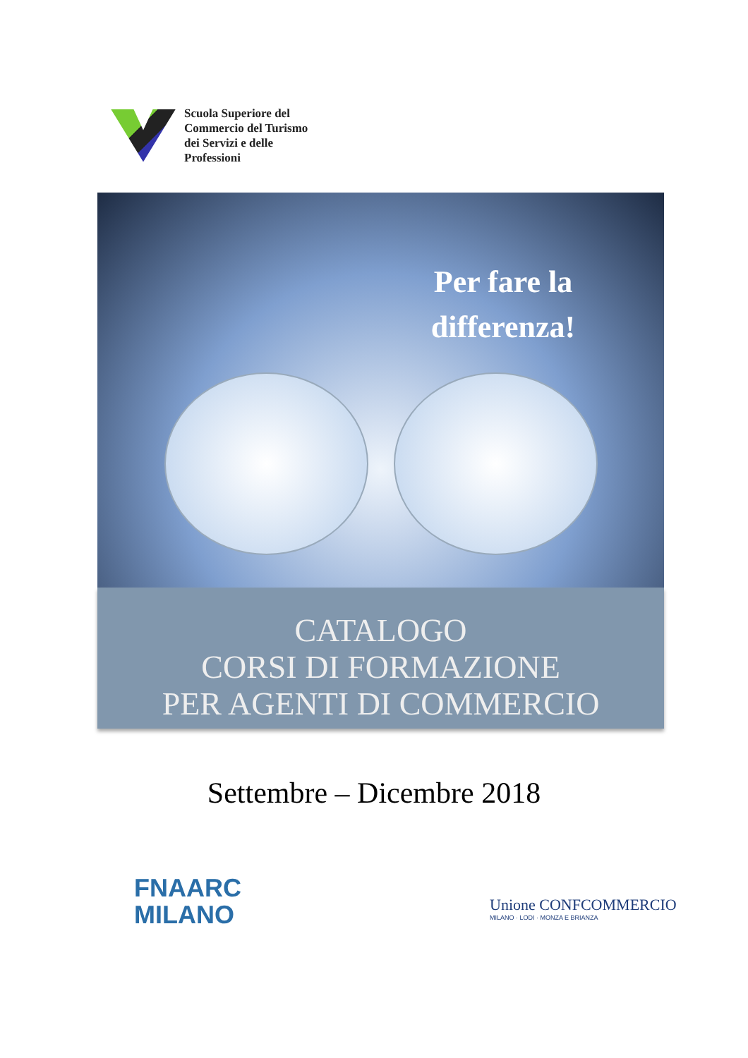Scuola Superiore del
Commercio del Turismo
dei Servizi e delle
Professioni
Per fare la differenza!
CATALOGO
CORSI DI FORMAZIONE
PER AGENTI DI COMMERCIO
Settembre – Dicembre 2018
FNAARC
MILANO
Unione CONFCOMMERCIO
MILANO · LODI · MONZA E BRIANZA